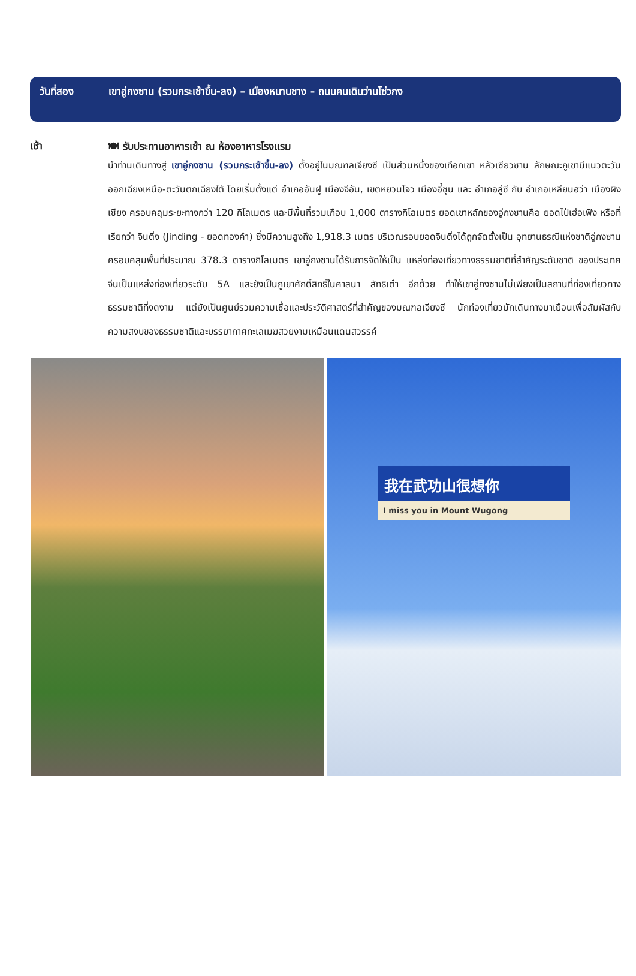วันที่สอง เขาอู่กงซาน (รวมกระเช้าขึ้น-ลง) – เมืองหนานชาง – ถนนคนเดินว่านโซ่วกง
เช้า
🍽 รับประทานอาหารเช้า ณ ห้องอาหารโรงแรม
นำท่านเดินทางสู่ เขาอู่กงซาน (รวมกระเช้าขึ้น-ลง) ตั้งอยู่ในมณฑลเจียงซี เป็นส่วนหนึ่งของเทือกเขา หลัวเซียวซาน ลักษณะภูเขามีแนวตะวันออกเฉียงเหนือ-ตะวันตกเฉียงใต้ โดยเริ่มตั้งแต่ อำเภออันฝู เมืองจีอัน, เขตหยวนโจว เมืองอี๋ชุน และ อำเภอลู่ซี กับ อำเภอเหลียนฮว่า เมืองผิงเซียง ครอบคลุมระยะทางกว่า 120 กิโลเมตร และมีพื้นที่รวมเกือบ 1,000 ตารางกิโลเมตร ยอดเขาหลักของอู่กงซานคือ ยอดไป๋เฮ่อเฟิง หรือที่เรียกว่า จินติ่ง (Jinding - ยอดทองคำ) ซึ่งมีความสูงถึง 1,918.3 เมตร บริเวณรอบยอดจินติ่งได้ถูกจัดตั้งเป็น อุทยานธรณีแห่งชาติอู่กงซาน ครอบคลุมพื้นที่ประมาณ 378.3 ตารางกิโลเมตร เขาอู่กงซานได้รับการจัดให้เป็น แหล่งท่องเที่ยวทางธรรมชาติที่สำคัญระดับชาติ ของประเทศจีนเป็นแหล่งท่องเที่ยวระดับ 5A และยังเป็นภูเขาศักดิ์สิทธิ์ในศาสนา ลัทธิเต๋า อีกด้วย ทำให้เขาอู่กงซานไม่เพียงเป็นสถานที่ท่องเที่ยวทางธรรมชาติที่งดงาม แต่ยังเป็นศูนย์รวมความเชื่อและประวัติศาสตร์ที่สำคัญของมณฑลเจียงซี นักท่องเที่ยวมักเดินทางมาเยือนเพื่อสัมผัสกับความสงบของธรรมชาติและบรรยากาศทะเลเมฆสวยงามเหมือนแดนสวรรค์
我在武功山很想你
I miss you in Mount Wugong